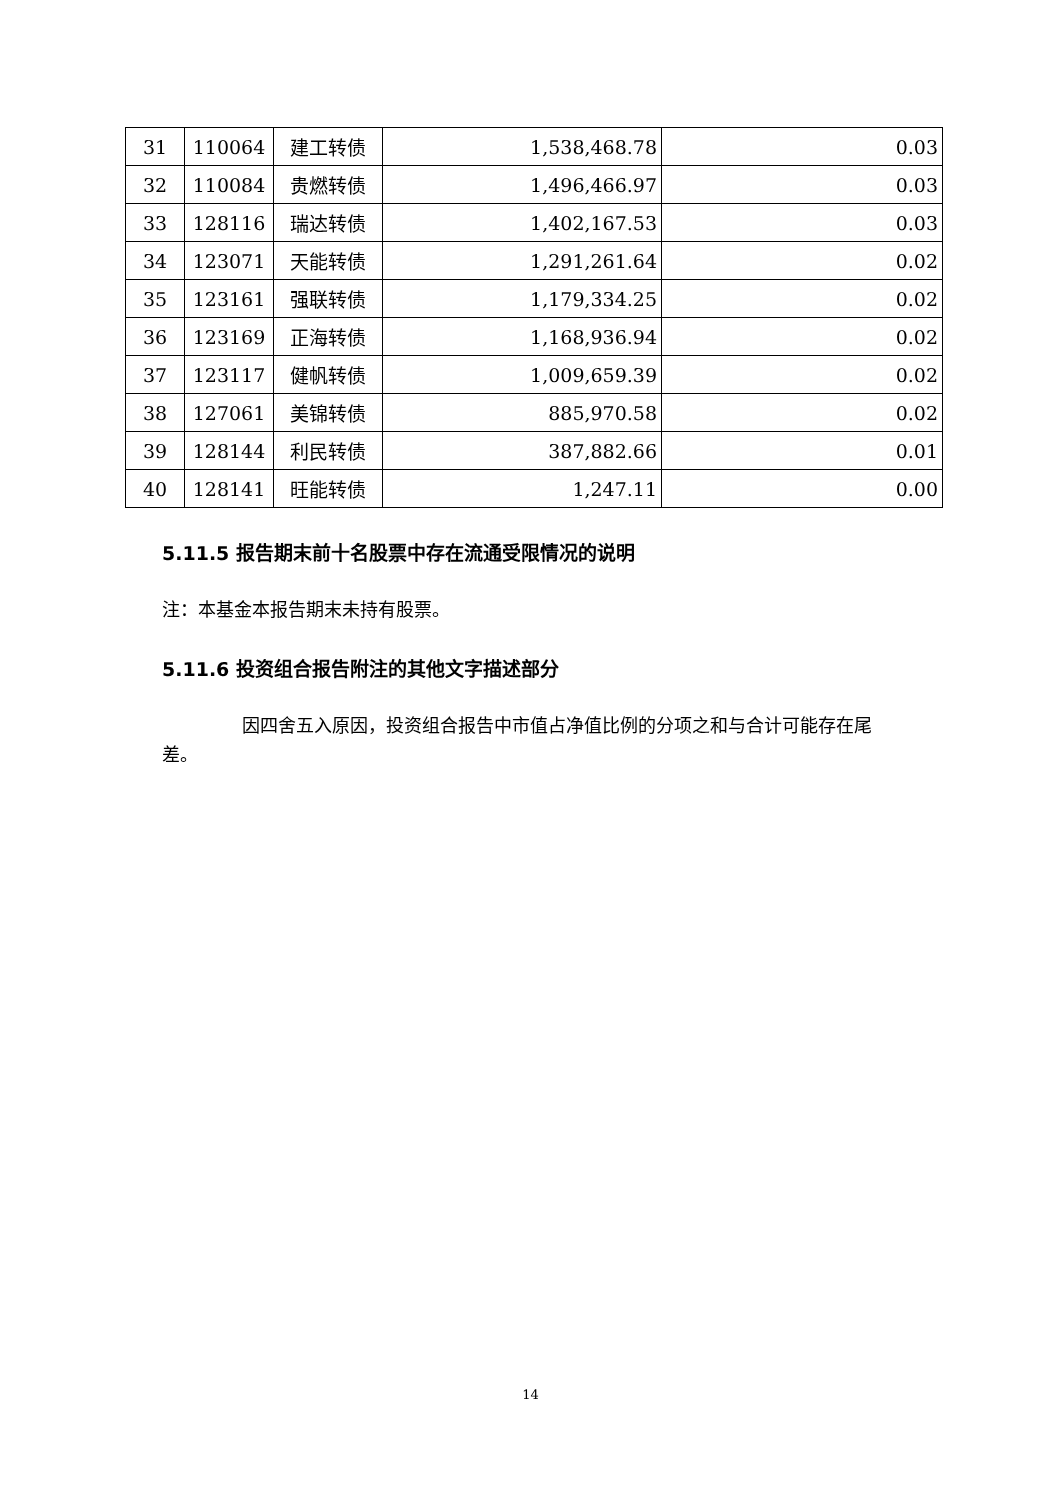| 31 | 110064 | 建工转债 | 1,538,468.78 | 0.03 |
| 32 | 110084 | 贵燃转债 | 1,496,466.97 | 0.03 |
| 33 | 128116 | 瑞达转债 | 1,402,167.53 | 0.03 |
| 34 | 123071 | 天能转债 | 1,291,261.64 | 0.02 |
| 35 | 123161 | 强联转债 | 1,179,334.25 | 0.02 |
| 36 | 123169 | 正海转债 | 1,168,936.94 | 0.02 |
| 37 | 123117 | 健帆转债 | 1,009,659.39 | 0.02 |
| 38 | 127061 | 美锦转债 | 885,970.58 | 0.02 |
| 39 | 128144 | 利民转债 | 387,882.66 | 0.01 |
| 40 | 128141 | 旺能转债 | 1,247.11 | 0.00 |
5.11.5 报告期末前十名股票中存在流通受限情况的说明
注：本基金本报告期末未持有股票。
5.11.6 投资组合报告附注的其他文字描述部分
因四舍五入原因，投资组合报告中市值占净值比例的分项之和与合计可能存在尾差。
14